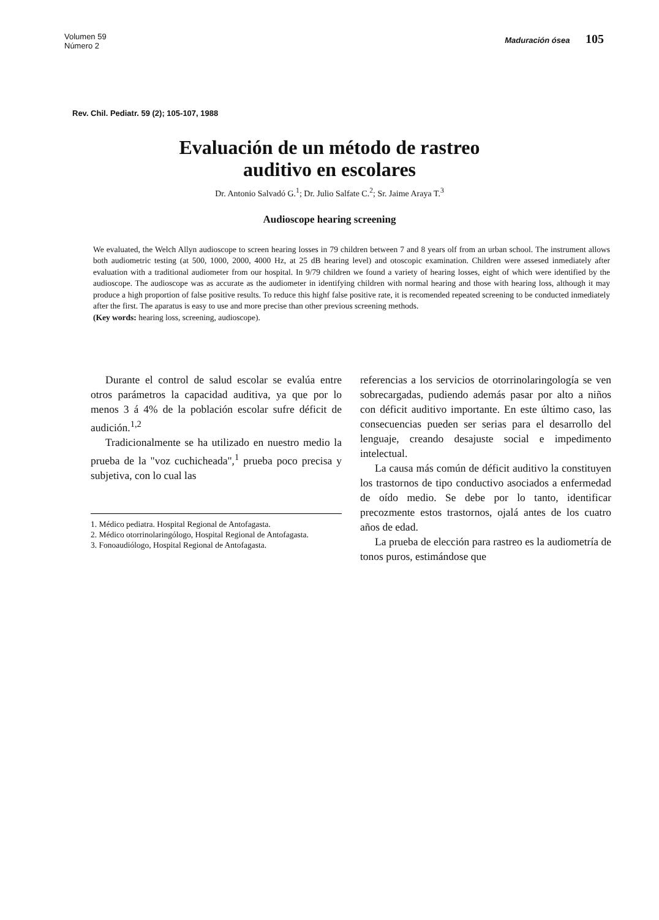Volumen 59
Número 2
Maduración ósea 105
Rev. Chil. Pediatr. 59 (2); 105-107, 1988
Evaluación de un método de rastreo
auditivo en escolares
Dr. Antonio Salvadó G.<sup>1</sup>; Dr. Julio Salfate C.<sup>2</sup>; Sr. Jaime Araya T.<sup>3</sup>
Audioscope hearing screening
We evaluated, the Welch Allyn audioscope to screen hearing losses in 79 children between 7 and 8 years olf from an urban school. The instrument allows both audiometric testing (at 500, 1000, 2000, 4000 Hz, at 25 dB hearing level) and otoscopic examination. Children were assesed inmediately after evaluation with a traditional audiometer from our hospital. In 9/79 children we found a variety of hearing losses, eight of which were identified by the audioscope. The audioscope was as accurate as the audiometer in identifying children with normal hearing and those with hearing loss, although it may produce a high proportion of false positive results. To reduce this highf false positive rate, it is recomended repeated screening to be conducted inmediately after the first. The aparatus is easy to use and more precise than other previous screening methods.
(Key words: hearing loss, screening, audioscope).
Durante el control de salud escolar se evalúa entre otros parámetros la capacidad auditiva, ya que por lo menos 3 á 4% de la población escolar sufre déficit de audición.<sup>1,2</sup>
Tradicionalmente se ha utilizado en nuestro medio la prueba de la "voz cuchicheada",<sup>1</sup> prueba poco precisa y subjetiva, con lo cual las
1. Médico pediatra. Hospital Regional de Antofagasta.
2. Médico otorrinolaringólogo, Hospital Regional de Antofagasta.
3. Fonoaudiólogo, Hospital Regional de Antofagasta.
referencias a los servicios de otorrinolaringología se ven sobrecargadas, pudiendo además pasar por alto a niños con déficit auditivo importante. En este último caso, las consecuencias pueden ser serias para el desarrollo del lenguaje, creando desajuste social e impedimento intelectual.
La causa más común de déficit auditivo la constituyen los trastornos de tipo conductivo asociados a enfermedad de oído medio. Se debe por lo tanto, identificar precozmente estos trastornos, ojalá antes de los cuatro años de edad.
La prueba de elección para rastreo es la audiometría de tonos puros, estimándose que